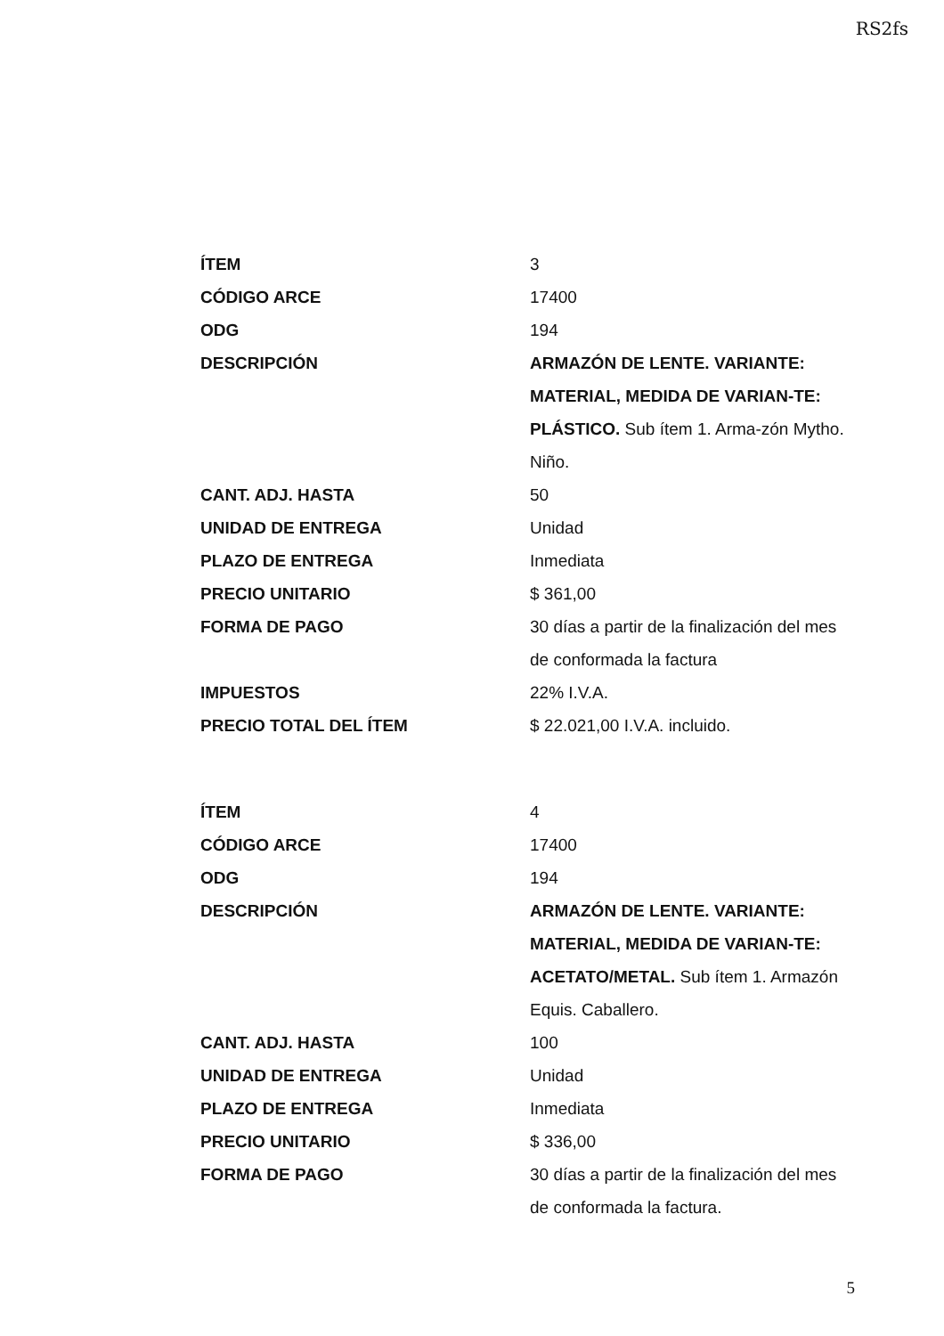RS2fs
| ÍTEM | 3 |
| CÓDIGO ARCE | 17400 |
| ODG | 194 |
| DESCRIPCIÓN | ARMAZÓN DE LENTE. VARIANTE: MATERIAL, MEDIDA DE VARIAN-TE: PLÁSTICO. Sub ítem 1. Arma-zón Mytho. Niño. |
| CANT. ADJ. HASTA | 50 |
| UNIDAD DE ENTREGA | Unidad |
| PLAZO DE ENTREGA | Inmediata |
| PRECIO UNITARIO | $ 361,00 |
| FORMA DE PAGO | 30 días a partir de la finalización del mes de conformada la factura |
| IMPUESTOS | 22% I.V.A. |
| PRECIO TOTAL DEL ÍTEM | $ 22.021,00 I.V.A. incluido. |
| ÍTEM | 4 |
| CÓDIGO ARCE | 17400 |
| ODG | 194 |
| DESCRIPCIÓN | ARMAZÓN DE LENTE. VARIANTE: MATERIAL, MEDIDA DE VARIAN-TE: ACETATO/METAL. Sub ítem 1. Armazón Equis. Caballero. |
| CANT. ADJ. HASTA | 100 |
| UNIDAD DE ENTREGA | Unidad |
| PLAZO DE ENTREGA | Inmediata |
| PRECIO UNITARIO | $ 336,00 |
| FORMA DE PAGO | 30 días a partir de la finalización del mes de conformada la factura. |
5